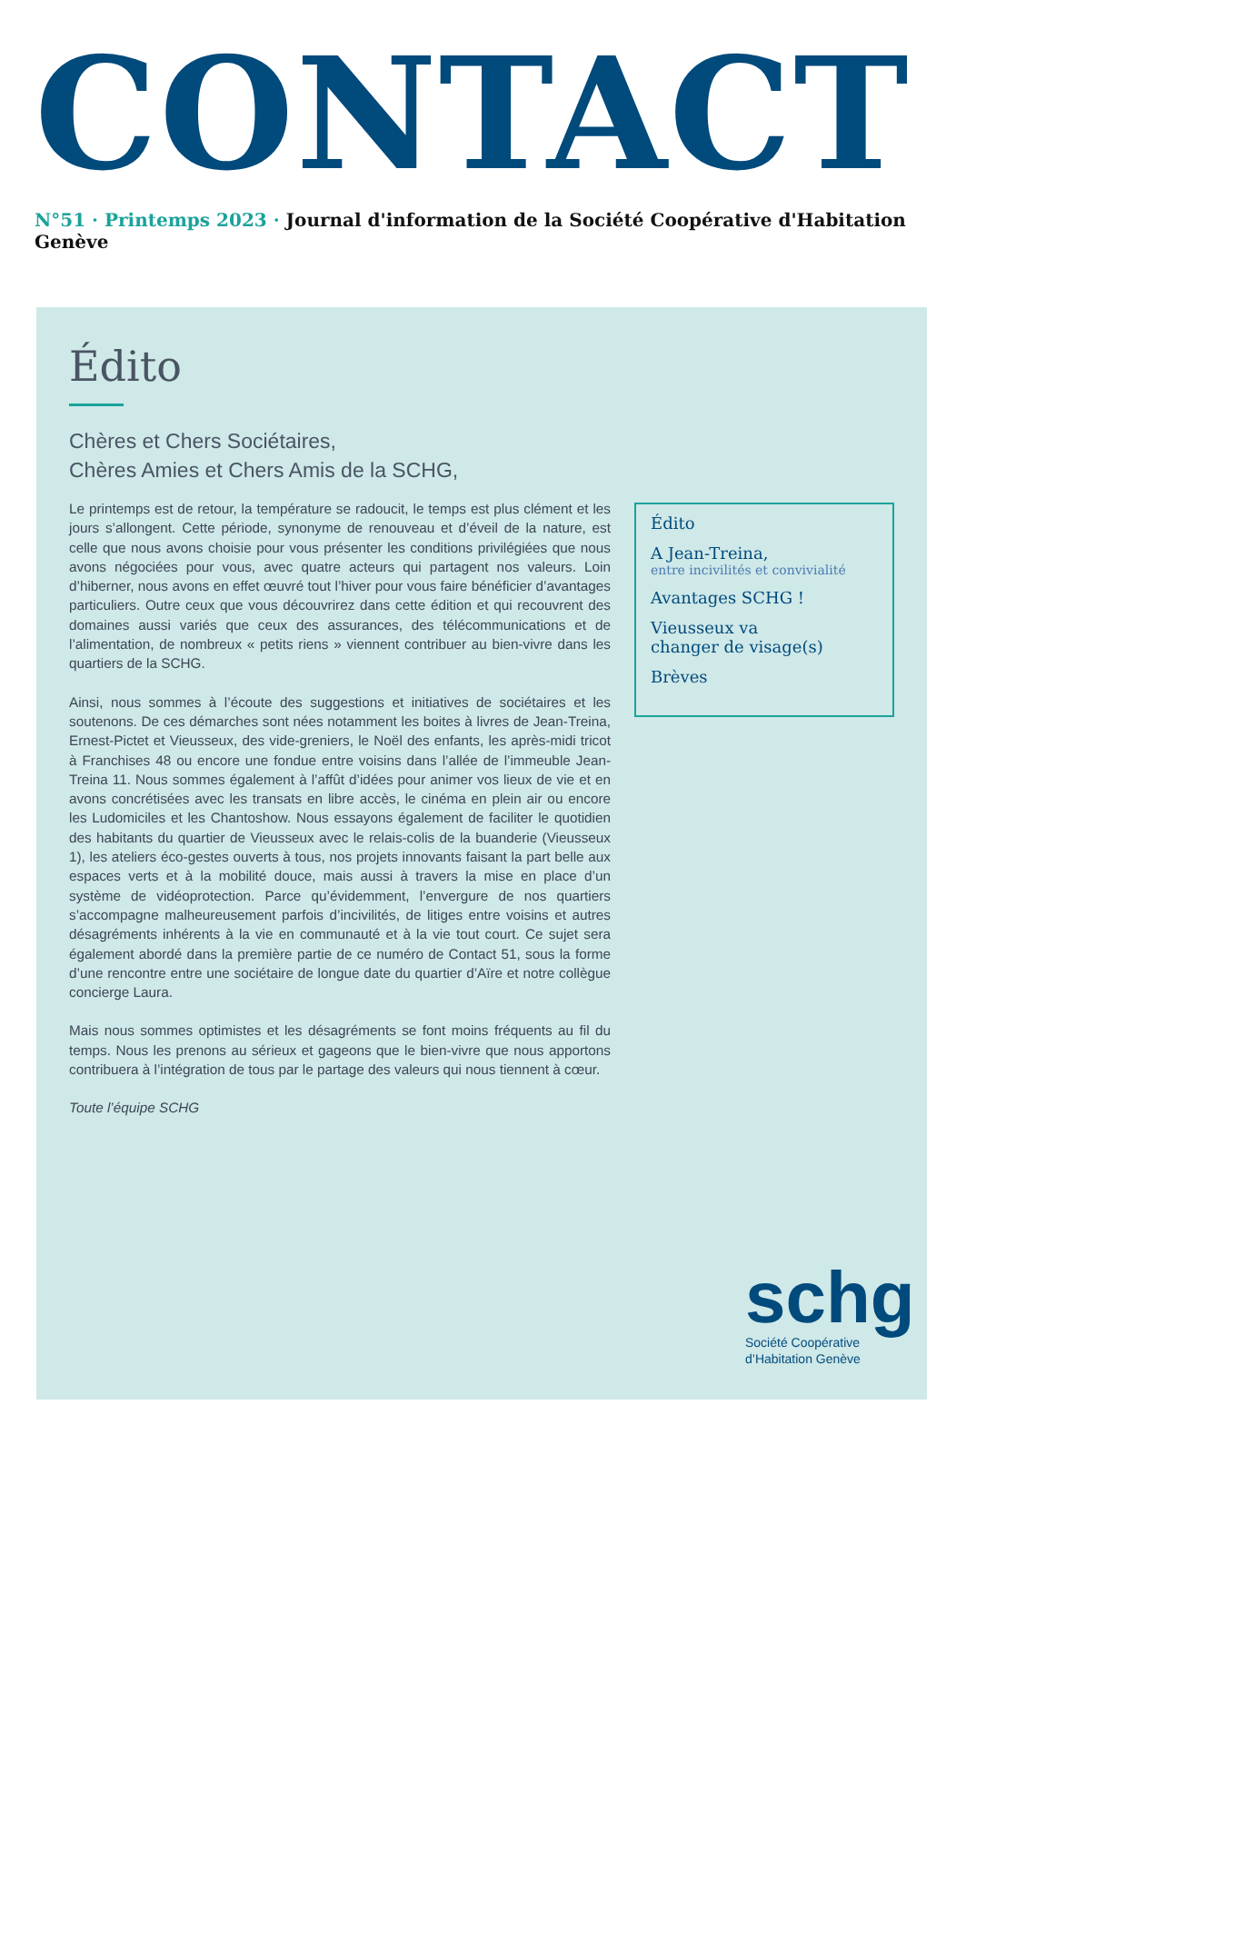CONTACT
N°51 · Printemps 2023 · Journal d'information de la Société Coopérative d'Habitation Genève
Édito
Chères et Chers Sociétaires,
Chères Amies et Chers Amis de la SCHG,
Le printemps est de retour, la température se radoucit, le temps est plus clément et les jours s’allongent. Cette période, synonyme de renouveau et d’éveil de la nature, est celle que nous avons choisie pour vous présenter les conditions privilégiées que nous avons négociées pour vous, avec quatre acteurs qui partagent nos valeurs. Loin d’hiberner, nous avons en effet œuvré tout l’hiver pour vous faire bénéficier d’avantages particuliers. Outre ceux que vous découvrirez dans cette édition et qui recouvrent des domaines aussi variés que ceux des assurances, des télécommunications et de l’alimentation, de nombreux « petits riens » viennent contribuer au bien-vivre dans les quartiers de la SCHG.
Ainsi, nous sommes à l’écoute des suggestions et initiatives de sociétaires et les soutenons. De ces démarches sont nées notamment les boites à livres de Jean-Treina, Ernest-Pictet et Vieusseux, des vide-greniers, le Noël des enfants, les après-midi tricot à Franchises 48 ou encore une fondue entre voisins dans l’allée de l’immeuble Jean-Treina 11. Nous sommes également à l’affût d’idées pour animer vos lieux de vie et en avons concrétisées avec les transats en libre accès, le cinéma en plein air ou encore les Ludomiciles et les Chantoshow. Nous essayons également de faciliter le quotidien des habitants du quartier de Vieusseux avec le relais-colis de la buanderie (Vieusseux 1), les ateliers éco-gestes ouverts à tous, nos projets innovants faisant la part belle aux espaces verts et à la mobilité douce, mais aussi à travers la mise en place d’un système de vidéoprotection. Parce qu’évidemment, l’envergure de nos quartiers s’accompagne malheureusement parfois d’incivilités, de litiges entre voisins et autres désagréments inhérents à la vie en communauté et à la vie tout court. Ce sujet sera également abordé dans la première partie de ce numéro de Contact 51, sous la forme d’une rencontre entre une sociétaire de longue date du quartier d’Aïre et notre collègue concierge Laura.
Mais nous sommes optimistes et les désagréments se font moins fréquents au fil du temps. Nous les prenons au sérieux et gageons que le bien-vivre que nous apportons contribuera à l’intégration de tous par le partage des valeurs qui nous tiennent à cœur.
Toute l’équipe SCHG
Édito
A Jean-Treina,
entre incivilités et convivialité
Avantages SCHG !
Vieusseux va
changer de visage(s)
Brèves
schg
Société Coopérative
d’Habitation Genève